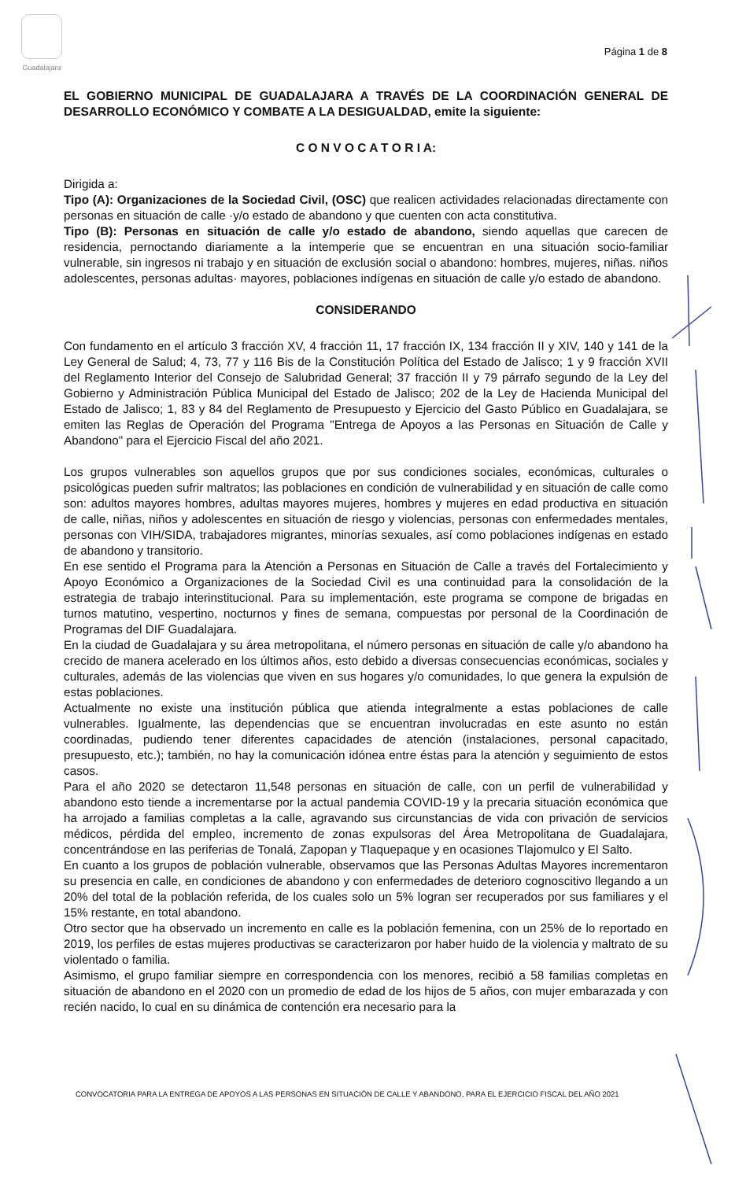Guadalajara
Página 1 de 8
EL GOBIERNO MUNICIPAL DE GUADALAJARA A TRAVÉS DE LA COORDINACIÓN GENERAL DE DESARROLLO ECONÓMICO Y COMBATE A LA DESIGUALDAD, emite la siguiente:
C O N V O C A T O R I A:
Dirigida a:
Tipo (A): Organizaciones de la Sociedad Civil, (OSC) que realicen actividades relacionadas directamente con personas en situación de calle ·y/o estado de abandono y que cuenten con acta constitutiva.
Tipo (B): Personas en situación de calle y/o estado de abandono, siendo aquellas que carecen de residencia, pernoctando diariamente a la intemperie que se encuentran en una situación socio-familiar vulnerable, sin ingresos ni trabajo y en situación de exclusión social o abandono: hombres, mujeres, niñas. niños adolescentes, personas adultas· mayores, poblaciones indígenas en situación de calle y/o estado de abandono.
CONSIDERANDO
Con fundamento en el artículo 3 fracción XV, 4 fracción 11, 17 fracción IX, 134 fracción II y XIV, 140 y 141 de la Ley General de Salud; 4, 73, 77 y 116 Bis de la Constitución Política del Estado de Jalisco; 1 y 9 fracción XVII del Reglamento Interior del Consejo de Salubridad General; 37 fracción II y 79 párrafo segundo de la Ley del Gobierno y Administración Pública Municipal del Estado de Jalisco; 202 de la Ley de Hacienda Municipal del Estado de Jalisco; 1, 83 y 84 del Reglamento de Presupuesto y Ejercicio del Gasto Público en Guadalajara, se emiten las Reglas de Operación del Programa "Entrega de Apoyos a las Personas en Situación de Calle y Abandono" para el Ejercicio Fiscal del año 2021.
Los grupos vulnerables son aquellos grupos que por sus condiciones sociales, económicas, culturales o psicológicas pueden sufrir maltratos; las poblaciones en condición de vulnerabilidad y en situación de calle como son: adultos mayores hombres, adultas mayores mujeres, hombres y mujeres en edad productiva en situación de calle, niñas, niños y adolescentes en situación de riesgo y violencias, personas con enfermedades mentales, personas con VIH/SIDA, trabajadores migrantes, minorías sexuales, así como poblaciones indígenas en estado de abandono y transitorio.
En ese sentido el Programa para la Atención a Personas en Situación de Calle a través del Fortalecimiento y Apoyo Económico a Organizaciones de la Sociedad Civil es una continuidad para la consolidación de la estrategia de trabajo interinstitucional. Para su implementación, este programa se compone de brigadas en turnos matutino, vespertino, nocturnos y fines de semana, compuestas por personal de la Coordinación de Programas del DIF Guadalajara.
En la ciudad de Guadalajara y su área metropolitana, el número personas en situación de calle y/o abandono ha crecido de manera acelerado en los últimos años, esto debido a diversas consecuencias económicas, sociales y culturales, además de las violencias que viven en sus hogares y/o comunidades, lo que genera la expulsión de estas poblaciones.
Actualmente no existe una institución pública que atienda integralmente a estas poblaciones de calle vulnerables. Igualmente, las dependencias que se encuentran involucradas en este asunto no están coordinadas, pudiendo tener diferentes capacidades de atención (instalaciones, personal capacitado, presupuesto, etc.); también, no hay la comunicación idónea entre éstas para la atención y seguimiento de estos casos.
Para el año 2020 se detectaron 11,548 personas en situación de calle, con un perfil de vulnerabilidad y abandono esto tiende a incrementarse por la actual pandemia COVID-19 y la precaria situación económica que ha arrojado a familias completas a la calle, agravando sus circunstancias de vida con privación de servicios médicos, pérdida del empleo, incremento de zonas expulsoras del Área Metropolitana de Guadalajara, concentrándose en las periferias de Tonalá, Zapopan y Tlaquepaque y en ocasiones Tlajomulco y El Salto.
En cuanto a los grupos de población vulnerable, observamos que las Personas Adultas Mayores incrementaron su presencia en calle, en condiciones de abandono y con enfermedades de deterioro cognoscitivo llegando a un 20% del total de la población referida, de los cuales solo un 5% logran ser recuperados por sus familiares y el 15% restante, en total abandono.
Otro sector que ha observado un incremento en calle es la población femenina, con un 25% de lo reportado en 2019, los perfiles de estas mujeres productivas se caracterizaron por haber huido de la violencia y maltrato de su violentado o familia.
Asimismo, el grupo familiar siempre en correspondencia con los menores, recibió a 58 familias completas en situación de abandono en el 2020 con un promedio de edad de los hijos de 5 años, con mujer embarazada y con recién nacido, lo cual en su dinámica de contención era necesario para la
CONVOCATORIA PARA LA ENTREGA DE APOYOS A LAS PERSONAS EN SITUACIÓN DE CALLE Y ABANDONO, PARA EL EJERCICIO FISCAL DEL AÑO 2021